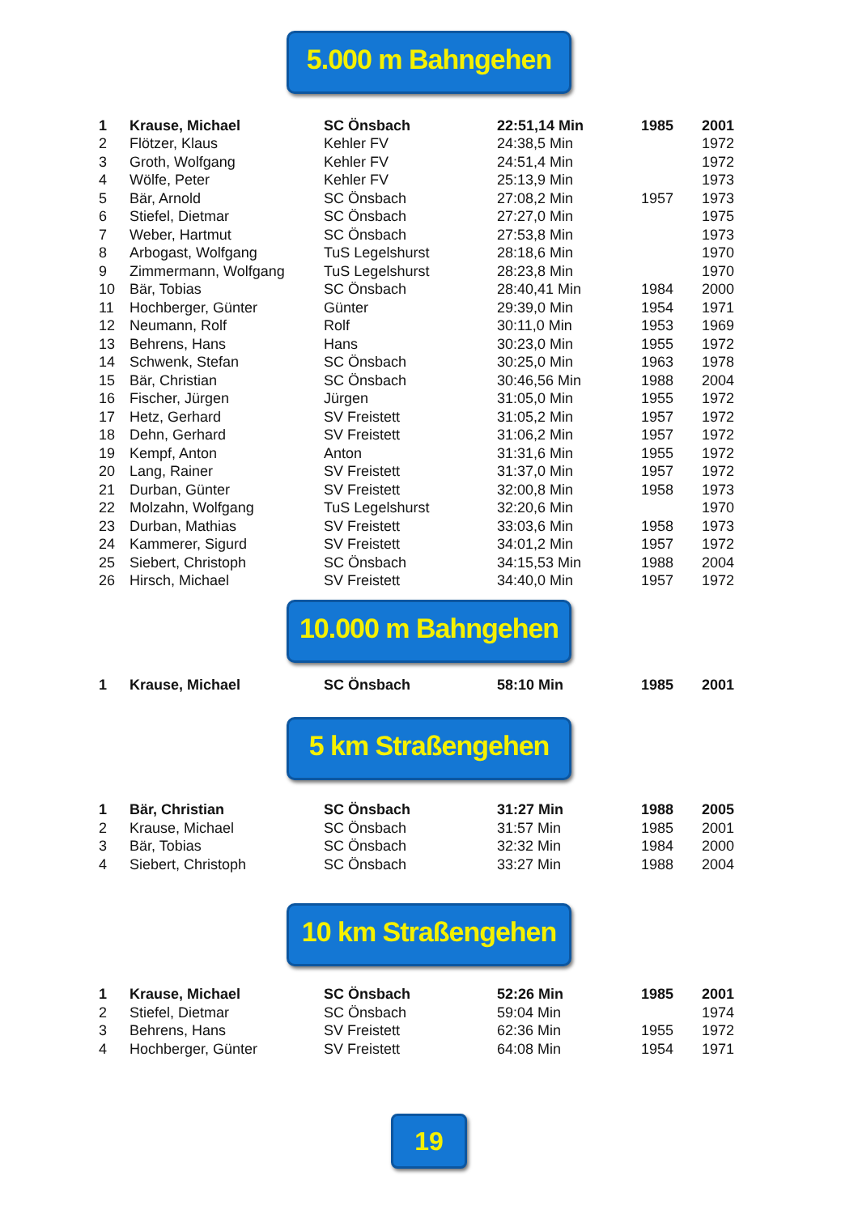5.000 m Bahngehen
| 1 | Krause, Michael | SC Önsbach | 22:51,14 Min | 1985 | 2001 |
| 2 | Flötzer, Klaus | Kehler FV | 24:38,5 Min | | 1972 |
| 3 | Groth, Wolfgang | Kehler FV | 24:51,4 Min | | 1972 |
| 4 | Wölfe, Peter | Kehler FV | 25:13,9 Min | | 1973 |
| 5 | Bär, Arnold | SC Önsbach | 27:08,2 Min | 1957 | 1973 |
| 6 | Stiefel, Dietmar | SC Önsbach | 27:27,0 Min | | 1975 |
| 7 | Weber, Hartmut | SC Önsbach | 27:53,8 Min | | 1973 |
| 8 | Arbogast, Wolfgang | TuS Legelshurst | 28:18,6 Min | | 1970 |
| 9 | Zimmermann, Wolfgang | TuS Legelshurst | 28:23,8 Min | | 1970 |
| 10 | Bär, Tobias | SC Önsbach | 28:40,41 Min | 1984 | 2000 |
| 11 | Hochberger, Günter | Günter | 29:39,0 Min | 1954 | 1971 |
| 12 | Neumann, Rolf | Rolf | 30:11,0 Min | 1953 | 1969 |
| 13 | Behrens, Hans | Hans | 30:23,0 Min | 1955 | 1972 |
| 14 | Schwenk, Stefan | SC Önsbach | 30:25,0 Min | 1963 | 1978 |
| 15 | Bär, Christian | SC Önsbach | 30:46,56 Min | 1988 | 2004 |
| 16 | Fischer, Jürgen | Jürgen | 31:05,0 Min | 1955 | 1972 |
| 17 | Hetz, Gerhard | SV Freistett | 31:05,2 Min | 1957 | 1972 |
| 18 | Dehn, Gerhard | SV Freistett | 31:06,2 Min | 1957 | 1972 |
| 19 | Kempf, Anton | Anton | 31:31,6 Min | 1955 | 1972 |
| 20 | Lang, Rainer | SV Freistett | 31:37,0 Min | 1957 | 1972 |
| 21 | Durban, Günter | SV Freistett | 32:00,8 Min | 1958 | 1973 |
| 22 | Molzahn, Wolfgang | TuS Legelshurst | 32:20,6 Min | | 1970 |
| 23 | Durban, Mathias | SV Freistett | 33:03,6 Min | 1958 | 1973 |
| 24 | Kammerer, Sigurd | SV Freistett | 34:01,2 Min | 1957 | 1972 |
| 25 | Siebert, Christoph | SC Önsbach | 34:15,53 Min | 1988 | 2004 |
| 26 | Hirsch, Michael | SV Freistett | 34:40,0 Min | 1957 | 1972 |
10.000 m Bahngehen
| 1 | Krause, Michael | SC Önsbach | 58:10 Min | 1985 | 2001 |
5 km Straßengehen
| 1 | Bär, Christian | SC Önsbach | 31:27 Min | 1988 | 2005 |
| 2 | Krause, Michael | SC Önsbach | 31:57 Min | 1985 | 2001 |
| 3 | Bär, Tobias | SC Önsbach | 32:32 Min | 1984 | 2000 |
| 4 | Siebert, Christoph | SC Önsbach | 33:27 Min | 1988 | 2004 |
10 km Straßengehen
| 1 | Krause, Michael | SC Önsbach | 52:26 Min | 1985 | 2001 |
| 2 | Stiefel, Dietmar | SC Önsbach | 59:04 Min | | 1974 |
| 3 | Behrens, Hans | SV Freistett | 62:36 Min | 1955 | 1972 |
| 4 | Hochberger, Günter | SV Freistett | 64:08 Min | 1954 | 1971 |
19